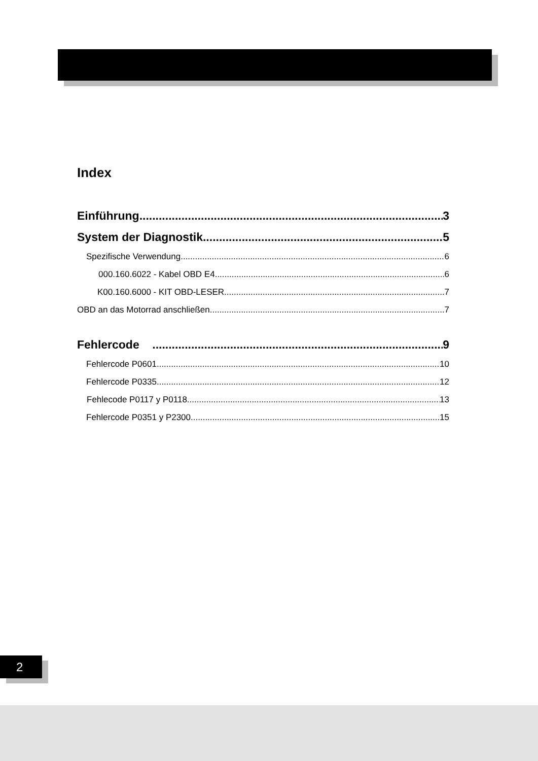Index
Einführung 3
System der Diagnostik 5
Spezifische Verwendung 6
000.160.6022 - Kabel OBD E4 6
K00.160.6000 - KIT OBD-LESER 7
OBD an das Motorrad anschließen 7
Fehlercode 9
Fehlercode P0601 10
Fehlercode P0335 12
Fehlecode P0117 y P0118 13
Fehlercode P0351 y P2300 15
2